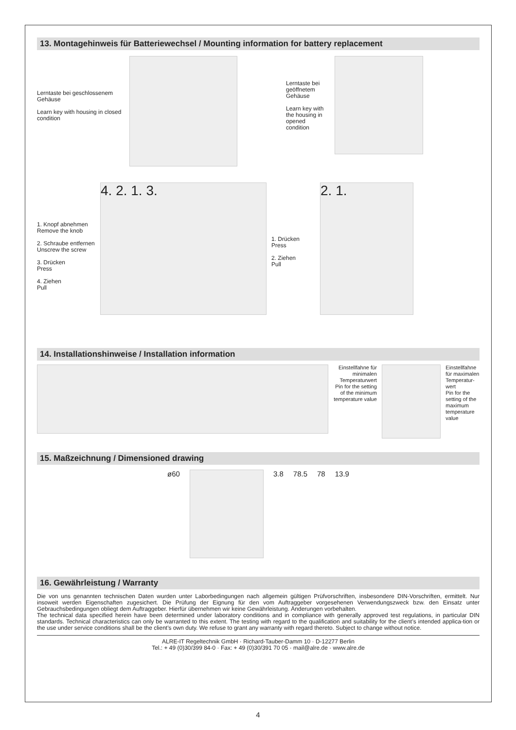13. Montagehinweis für Batteriewechsel / Mounting information for battery replacement
Lerntaste bei geschlossenem Gehäuse
Learn key with housing in closed condition
Lerntaste bei geöffnetem Gehäuse
Learn key with the housing in opened condition
1. Knopf abnehmen
Remove the knob
2. Schraube entfernen
Unscrew the screw
3. Drücken
Press
4. Ziehen
Pull
4. 2. 1. 3.
1. Drücken
Press
2. Ziehen
Pull
2. 1.
14. Installationshinweise / Installation information
Einstellfahne für minimalen Temperaturwert
Pin for the setting of the minimum temperature value
Einstellfahne für maximalen Temperatur-wert
Pin for the setting of the maximum temperature value
15. Maßzeichnung / Dimensioned drawing
ø60 3.8 78.5 78 13.9
16. Gewährleistung / Warranty
Die von uns genannten technischen Daten wurden unter Laborbedingungen nach allgemein gültigen Prüfvorschriften, insbesondere DIN-Vorschriften, ermittelt. Nur insoweit werden Eigenschaften zugesichert. Die Prüfung der Eignung für den vom Auftraggeber vorgesehenen Verwendungszweck bzw. den Einsatz unter Gebrauchsbedingungen obliegt dem Auftraggeber. Hierfür übernehmen wir keine Gewährleistung. Änderungen vorbehalten.
The technical data specified herein have been determined under laboratory conditions and in compliance with generally approved test regulations, in particular DIN standards. Technical characteristics can only be warranted to this extent. The testing with regard to the qualification and suitability for the client’s intended applica-tion or the use under service conditions shall be the client’s own duty. We refuse to grant any warranty with regard thereto. Subject to change without notice.
ALRE-IT Regeltechnik GmbH · Richard-Tauber-Damm 10 · D-12277 Berlin
Tel.: + 49 (0)30/399 84-0 · Fax: + 49 (0)30/391 70 05 · mail@alre.de · www.alre.de
4